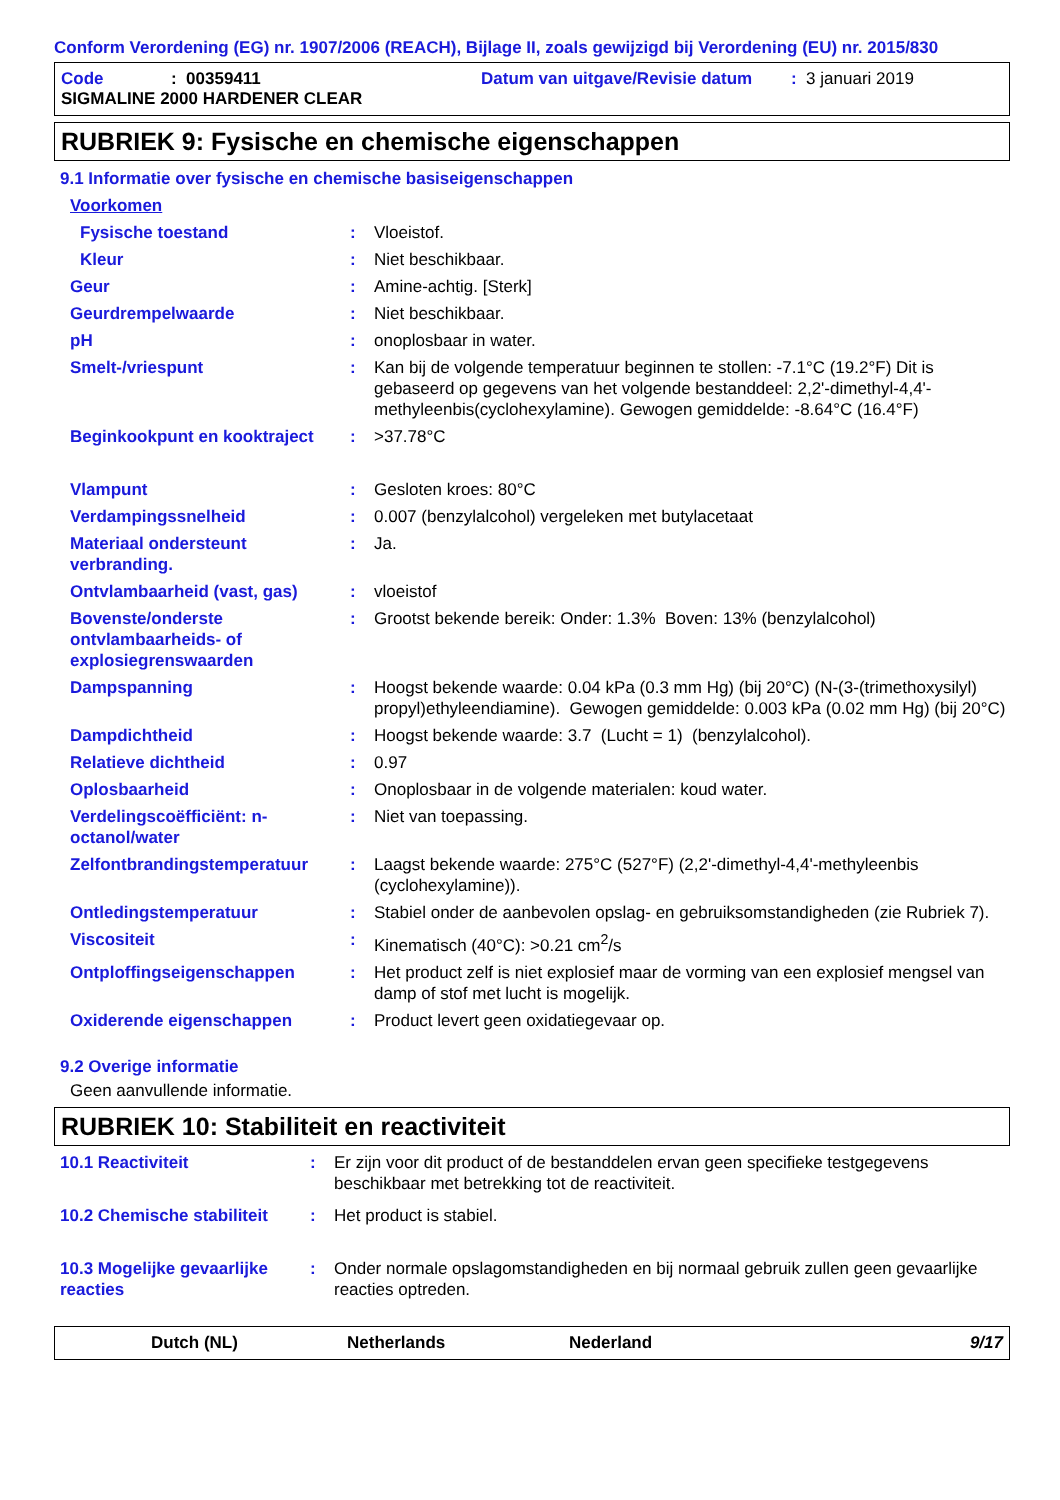Conform Verordening (EG) nr. 1907/2006 (REACH), Bijlage II, zoals gewijzigd bij Verordening (EU) nr. 2015/830
Code: 00359411 Datum van uitgave/Revisie datum: 3 januari 2019
SIGMALINE 2000 HARDENER CLEAR
RUBRIEK 9: Fysische en chemische eigenschappen
9.1 Informatie over fysische en chemische basiseigenschappen
| Voorkomen | | |
| Fysische toestand | : | Vloeistof. |
| Kleur | : | Niet beschikbaar. |
| Geur | : | Amine-achtig. [Sterk] |
| Geurdrempelwaarde | : | Niet beschikbaar. |
| pH | : | onoplosbaar in water. |
| Smelt-/vriespunt | : | Kan bij de volgende temperatuur beginnen te stollen: -7.1°C (19.2°F) Dit is gebaseerd op gegevens van het volgende bestanddeel: 2,2'-dimethyl-4,4'-methyleenbis(cyclohexylamine). Gewogen gemiddelde: -8.64°C (16.4°F) |
| Beginkookpunt en kooktraject | : | >37.78°C |
| Vlampunt | : | Gesloten kroes: 80°C |
| Verdampingssnelheid | : | 0.007 (benzylalcohol) vergeleken met butylacetaat |
| Materiaal ondersteunt verbranding. | : | Ja. |
| Ontvlambaarheid (vast, gas) | : | vloeistof |
| Bovenste/onderste ontvlambaarheids- of explosiegrenswaarden | : | Grootst bekende bereik: Onder: 1.3% Boven: 13% (benzylalcohol) |
| Dampspanning | : | Hoogst bekende waarde: 0.04 kPa (0.3 mm Hg) (bij 20°C) (N-(3-(trimethoxysilyl) propyl)ethyleendiamine). Gewogen gemiddelde: 0.003 kPa (0.02 mm Hg) (bij 20°C) |
| Dampdichtheid | : | Hoogst bekende waarde: 3.7 (Lucht = 1) (benzylalcohol). |
| Relatieve dichtheid | : | 0.97 |
| Oplosbaarheid | : | Onoplosbaar in de volgende materialen: koud water. |
| Verdelingscoëfficiënt: n-octanol/water | : | Niet van toepassing. |
| Zelfontbrandingstemperatuur | : | Laagst bekende waarde: 275°C (527°F) (2,2'-dimethyl-4,4'-methyleenbis (cyclohexylamine)). |
| Ontledingstemperatuur | : | Stabiel onder de aanbevolen opslag- en gebruiksomstandigheden (zie Rubriek 7). |
| Viscositeit | : | Kinematisch (40°C): >0.21 cm<sup>2</sup>/s |
| Ontploffingseigenschappen | : | Het product zelf is niet explosief maar de vorming van een explosief mengsel van damp of stof met lucht is mogelijk. |
| Oxiderende eigenschappen | : | Product levert geen oxidatiegevaar op. |
9.2 Overige informatie
Geen aanvullende informatie.
RUBRIEK 10: Stabiliteit en reactiviteit
| 10.1 Reactiviteit | : | Er zijn voor dit product of de bestanddelen ervan geen specifieke testgegevens beschikbaar met betrekking tot de reactiviteit. |
| 10.2 Chemische stabiliteit | : | Het product is stabiel. |
| 10.3 Mogelijke gevaarlijke reacties | : | Onder normale opslagomstandigheden en bij normaal gebruik zullen geen gevaarlijke reacties optreden. |
Dutch (NL) Netherlands Nederland 9/17